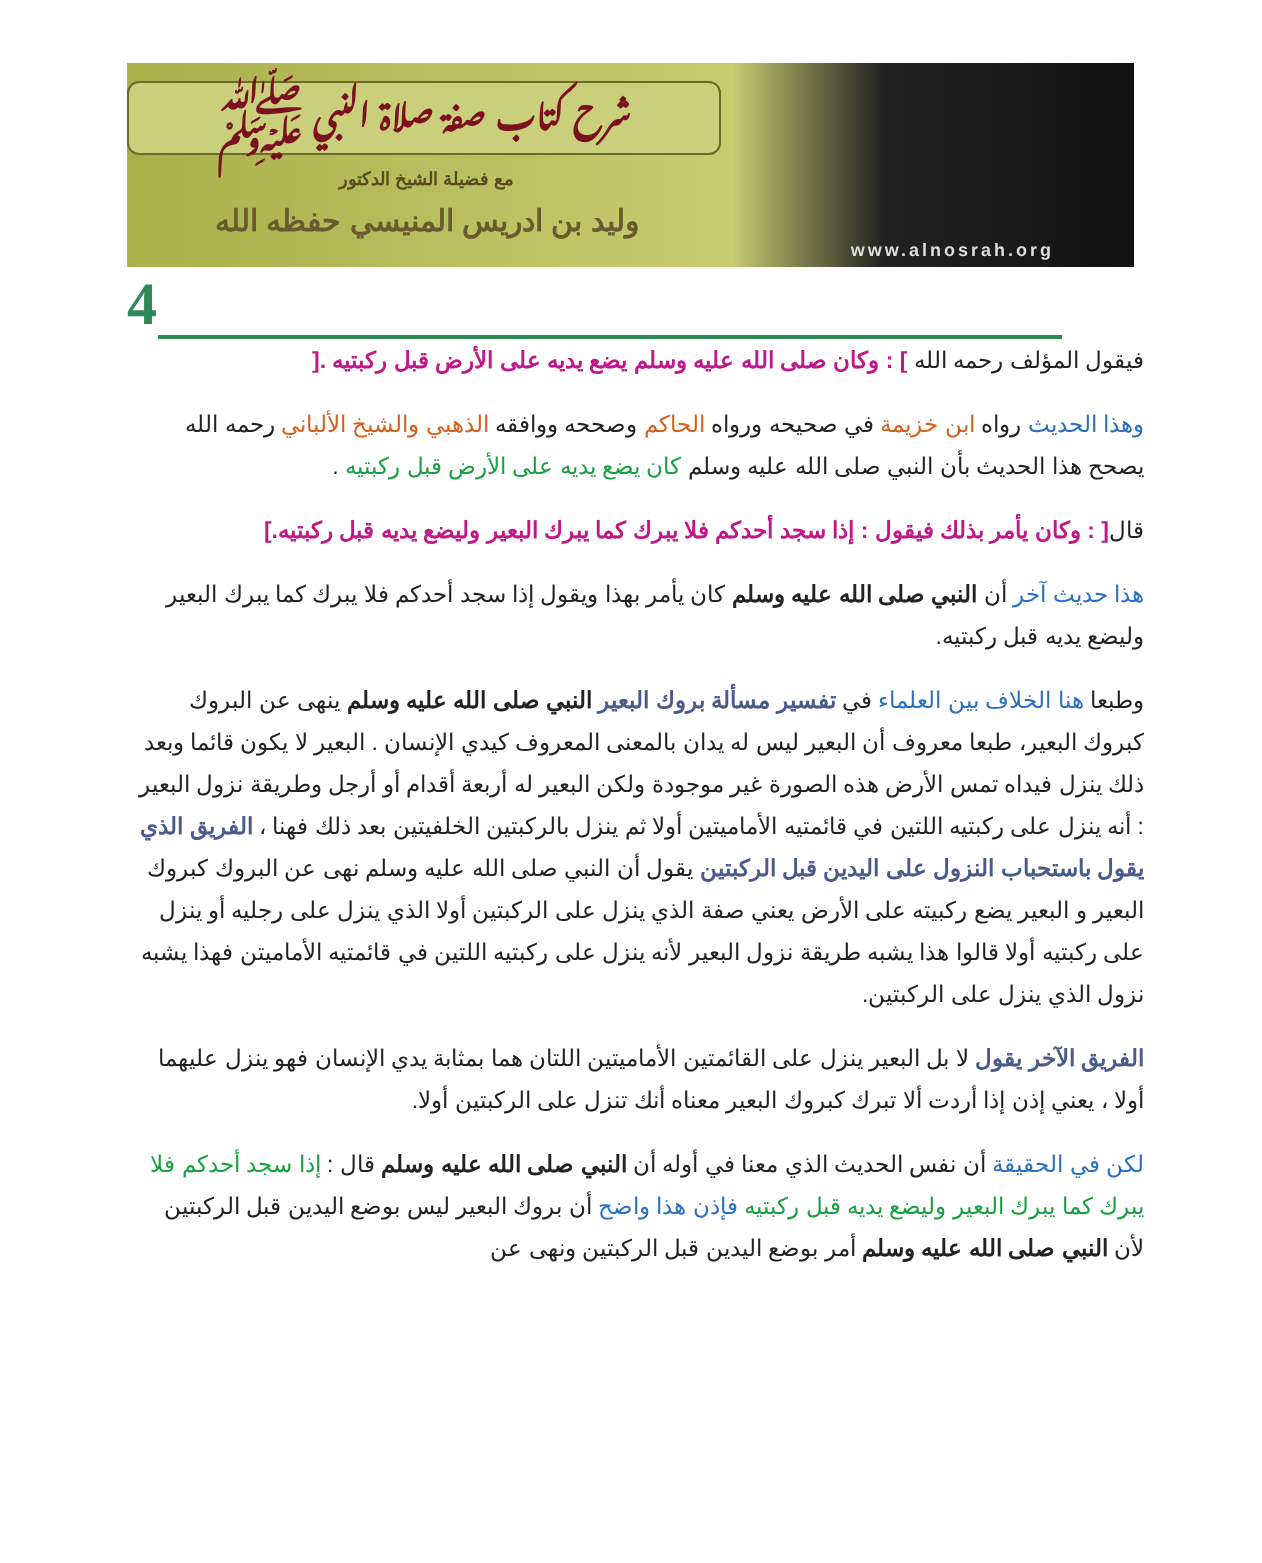شرح كتاب صفة صلاة النبي ﷺ
مع فضيلة الشيخ الدكتور
وليد بن ادريس المنيسي حفظه الله
www.alnosrah.org
4
فيقول المؤلف رحمه الله ] : وكان صلى الله عليه وسلم يضع يديه على الأرض قبل ركبتيه .[
وهذا الحديث رواه ابن خزيمة في صحيحه ورواه الحاكم وصححه ووافقه الذهبي والشيخ الألباني رحمه الله يصحح هذا الحديث بأن النبي صلى الله عليه وسلم كان يضع يديه على الأرض قبل ركبتيه .
قال[ : وكان يأمر بذلك فيقول : إذا سجد أحدكم فلا يبرك كما يبرك البعير وليضع يديه قبل ركبتيه.]
هذا حديث آخر أن النبي صلى الله عليه وسلم كان يأمر بهذا ويقول إذا سجد أحدكم فلا يبرك كما يبرك البعير وليضع يديه قبل ركبتيه.
وطبعا هنا الخلاف بين العلماء في تفسير مسألة بروك البعير النبي صلى الله عليه وسلم ينهى عن البروك كبروك البعير، طبعا معروف أن البعير ليس له يدان بالمعنى المعروف كيدي الإنسان . البعير لا يكون قائما وبعد ذلك ينزل فيداه تمس الأرض هذه الصورة غير موجودة ولكن البعير له أربعة أقدام أو أرجل وطريقة نزول البعير : أنه ينزل على ركبتيه اللتين في قائمتيه الأماميتين أولا ثم ينزل بالركبتين الخلفيتين بعد ذلك فهنا ، الفريق الذي يقول باستحباب النزول على اليدين قبل الركبتين يقول أن النبي صلى الله عليه وسلم نهى عن البروك كبروك البعير و البعير يضع ركبيته على الأرض يعني صفة الذي ينزل على الركبتين أولا الذي ينزل على رجليه أو ينزل على ركبتيه أولا قالوا هذا يشبه طريقة نزول البعير لأنه ينزل على ركبتيه اللتين في قائمتيه الأماميتن فهذا يشبه نزول الذي ينزل على الركبتين.
الفريق الآخر يقول لا بل البعير ينزل على القائمتين الأماميتين اللتان هما بمثابة يدي الإنسان فهو ينزل عليهما أولا ، يعني إذن إذا أردت ألا تبرك كبروك البعير معناه أنك تنزل على الركبتين أولا.
لكن في الحقيقة أن نفس الحديث الذي معنا في أوله أن النبي صلى الله عليه وسلم قال : إذا سجد أحدكم فلا يبرك كما يبرك البعير وليضع يديه قبل ركبتيه فإذن هذا واضح أن بروك البعير ليس بوضع اليدين قبل الركبتين لأن النبي صلى الله عليه وسلم أمر بوضع اليدين قبل الركبتين ونهى عن